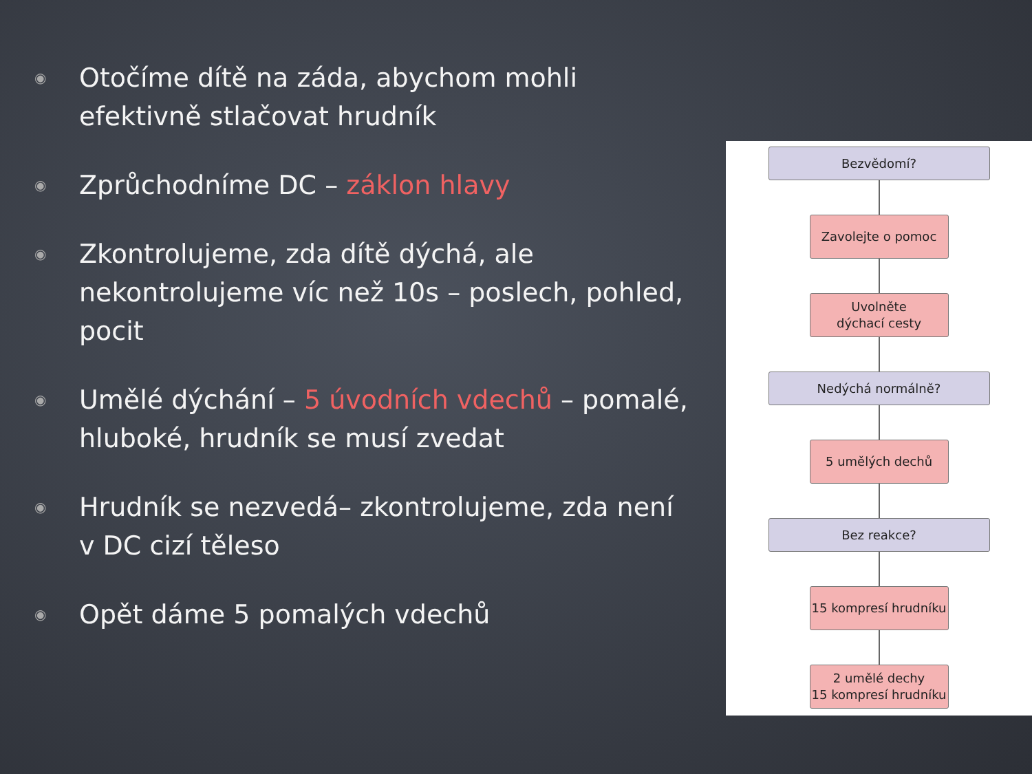◉
Otočíme dítě na záda, abychom mohli efektivně stlačovat hrudník
◉
Zprůchodníme DC – záklon hlavy
◉
Zkontrolujeme, zda dítě dýchá, ale nekontrolujeme víc než 10s – poslech, pohled, pocit
◉
Umělé dýchání – 5 úvodních vdechů – pomalé, hluboké, hrudník se musí zvedat
◉
Hrudník se nezvedá– zkontrolujeme, zda není v DC cizí těleso
◉
Opět dáme 5 pomalých vdechů
Bezvědomí?
Zavolejte o pomoc
Uvolněte
dýchací cesty
Nedýchá normálně?
5 umělých dechů
Bez reakce?
15 kompresí hrudníku
2 umělé dechy
15 kompresí hrudníku